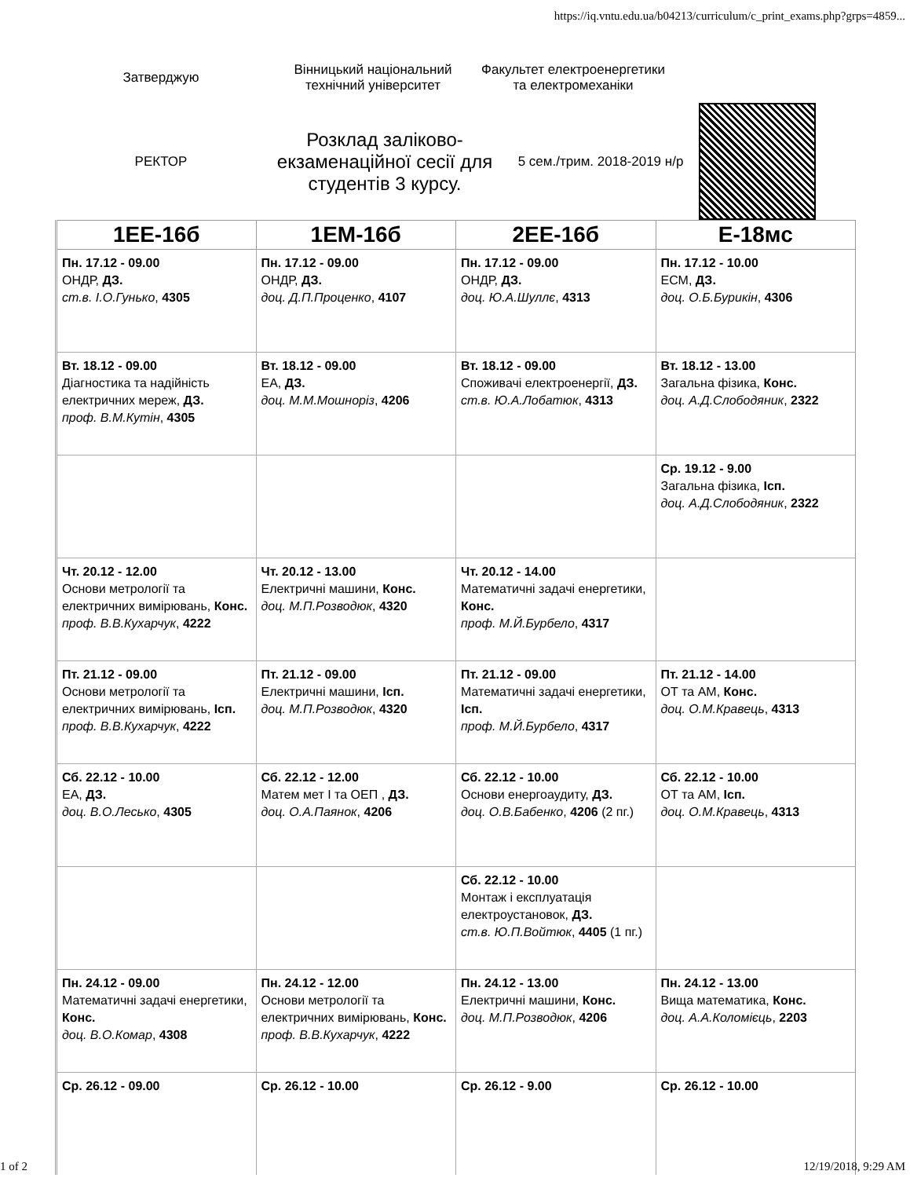https://iq.vntu.edu.ua/b04213/curriculum/c_print_exams.php?grps=4859...
Затверджую
Вінницький національний технічний університет
Факультет електроенергетики та електромеханіки
РЕКТОР
Розклад заліково-екзаменаційної сесії для студентів 3 курсу.
5 сем./трим. 2018-2019 н/р
| 1ЕЕ-16б | 1ЕМ-16б | 2ЕЕ-16б | Е-18мс |
| --- | --- | --- | --- |
| Пн. 17.12 - 09.00 ОНДР, ДЗ. ст.в. І.О.Гунько , 4305 | Пн. 17.12 - 09.00 ОНДР, ДЗ. доц. Д.П.Проценко , 4107 | Пн. 17.12 - 09.00 ОНДР, ДЗ. доц. Ю.А.Шуллє , 4313 | Пн. 17.12 - 10.00 ЕСМ, ДЗ. доц. О.Б.Бурикін , 4306 |
| Вт. 18.12 - 09.00 Діагностика та надійність електричних мереж, ДЗ. проф. В.М.Кутін , 4305 | Вт. 18.12 - 09.00 ЕА, ДЗ. доц. М.М.Мошноріз , 4206 | Вт. 18.12 - 09.00 Споживачі електроенергії, ДЗ. ст.в. Ю.А.Лобатюк , 4313 | Вт. 18.12 - 13.00 Загальна фізика, Конс. доц. А.Д.Слободяник , 2322 |
| | | | Ср. 19.12 - 9.00 Загальна фізика, Ісп. доц. А.Д.Слободяник , 2322 |
| Чт. 20.12 - 12.00 Основи метрології та електричних вимірювань, Конс. проф. В.В.Кухарчук , 4222 | Чт. 20.12 - 13.00 Електричні машини, Конс. доц. М.П.Розводюк , 4320 | Чт. 20.12 - 14.00 Математичні задачі енергетики, Конс. проф. М.Й.Бурбело , 4317 | |
| Пт. 21.12 - 09.00 Основи метрології та електричних вимірювань, Ісп. проф. В.В.Кухарчук , 4222 | Пт. 21.12 - 09.00 Електричні машини, Ісп. доц. М.П.Розводюк , 4320 | Пт. 21.12 - 09.00 Математичні задачі енергетики, Ісп. проф. М.Й.Бурбело , 4317 | Пт. 21.12 - 14.00 ОТ та АМ, Конс. доц. О.М.Кравець , 4313 |
| Сб. 22.12 - 10.00 ЕА, ДЗ. доц. В.О.Лесько , 4305 | Сб. 22.12 - 12.00 Матем мет І та ОЕП , ДЗ. доц. О.А.Паянок , 4206 | Сб. 22.12 - 10.00 Основи енергоаудиту, ДЗ. доц. О.В.Бабенко , 4206 (2 пг.) | Сб. 22.12 - 10.00 ОТ та АМ, Ісп. доц. О.М.Кравець , 4313 |
| | | Сб. 22.12 - 10.00 Монтаж і експлуатація електроустановок, ДЗ. ст.в. Ю.П.Войтюк , 4405 (1 пг.) | |
| Пн. 24.12 - 09.00 Математичні задачі енергетики, Конс. доц. В.О.Комар , 4308 | Пн. 24.12 - 12.00 Основи метрології та електричних вимірювань, Конс. проф. В.В.Кухарчук , 4222 | Пн. 24.12 - 13.00 Електричні машини, Конс. доц. М.П.Розводюк , 4206 | Пн. 24.12 - 13.00 Вища математика, Конс. доц. А.А.Коломієць , 2203 |
| Ср. 26.12 - 09.00 | Ср. 26.12 - 10.00 | Ср. 26.12 - 9.00 | Ср. 26.12 - 10.00 |
1 of 2 12/19/2018, 9:29 AM